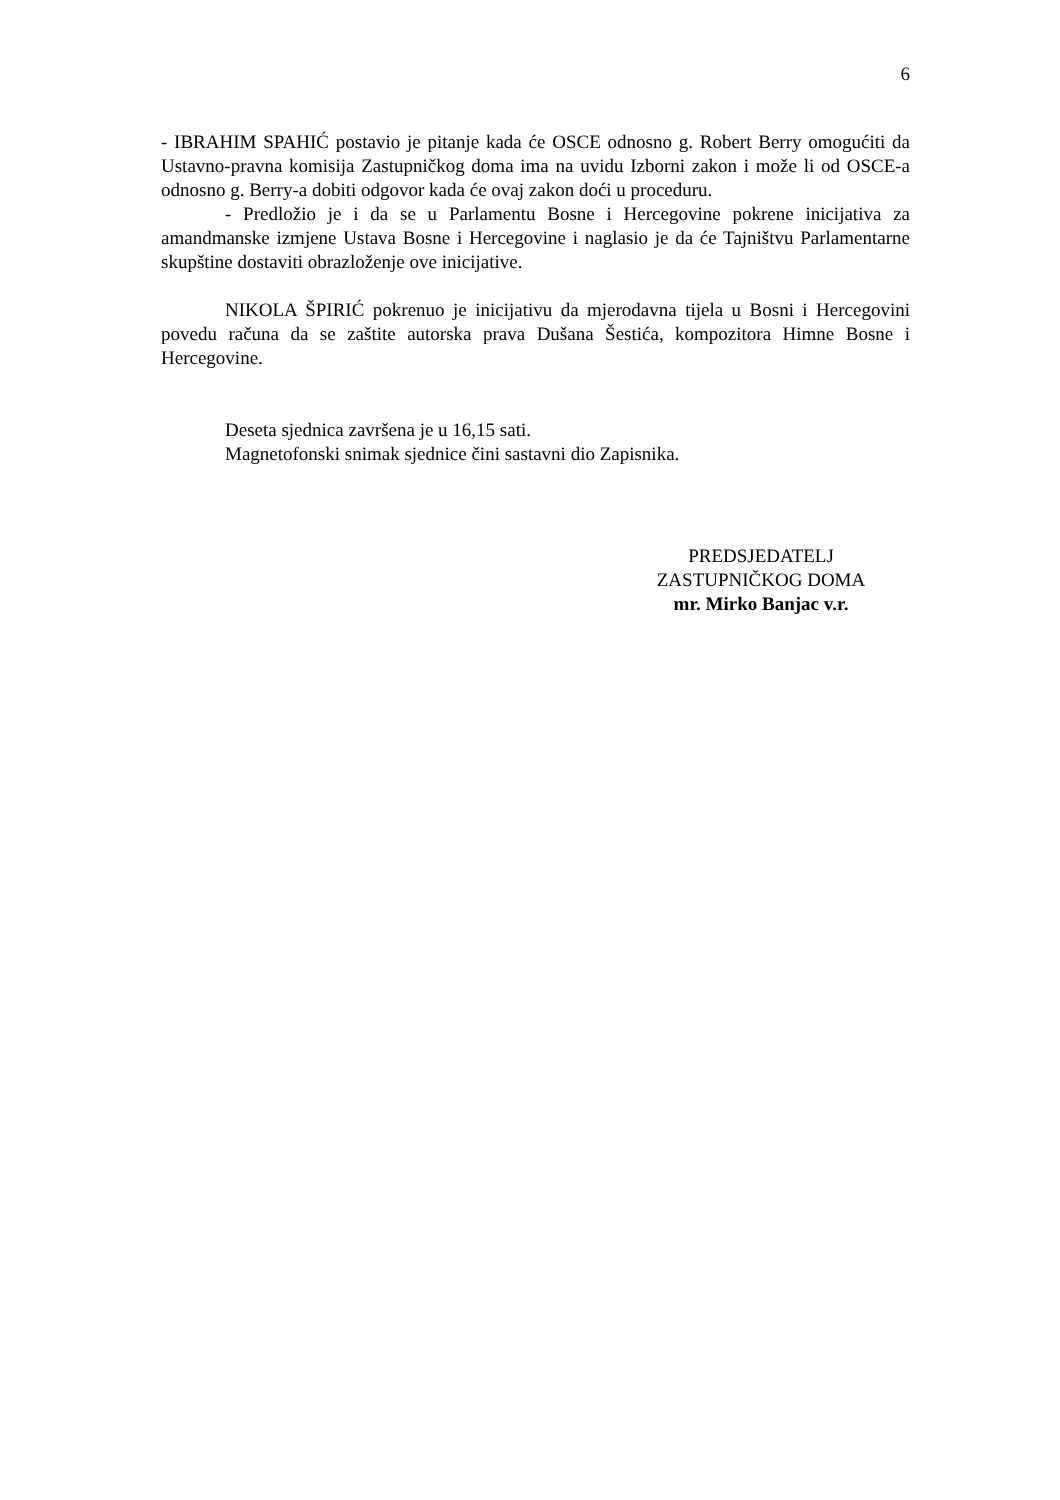6
- IBRAHIM SPAHIĆ postavio je pitanje kada će OSCE odnosno g. Robert Berry omogućiti da Ustavno-pravna komisija Zastupničkog doma ima na uvidu Izborni zakon i može li od OSCE-a odnosno g. Berry-a dobiti odgovor kada će ovaj zakon doći u proceduru.
- Predložio je i da se u Parlamentu Bosne i Hercegovine pokrene inicijativa za amandmanske izmjene Ustava Bosne i Hercegovine i naglasio je da će Tajništvu Parlamentarne skupštine dostaviti obrazloženje ove inicijative.
NIKOLA ŠPIRIĆ pokrenuo je inicijativu da mjerodavna tijela u Bosni i Hercegovini povedu računa da se zaštite autorska prava Dušana Šestića, kompozitora Himne Bosne i Hercegovine.
Deseta sjednica završena je u 16,15 sati.
Magnetofonski snimak sjednice čini sastavni dio Zapisnika.
PREDSJEDATELJ
ZASTUPNIČKOG DOMA
mr. Mirko Banjac v.r.